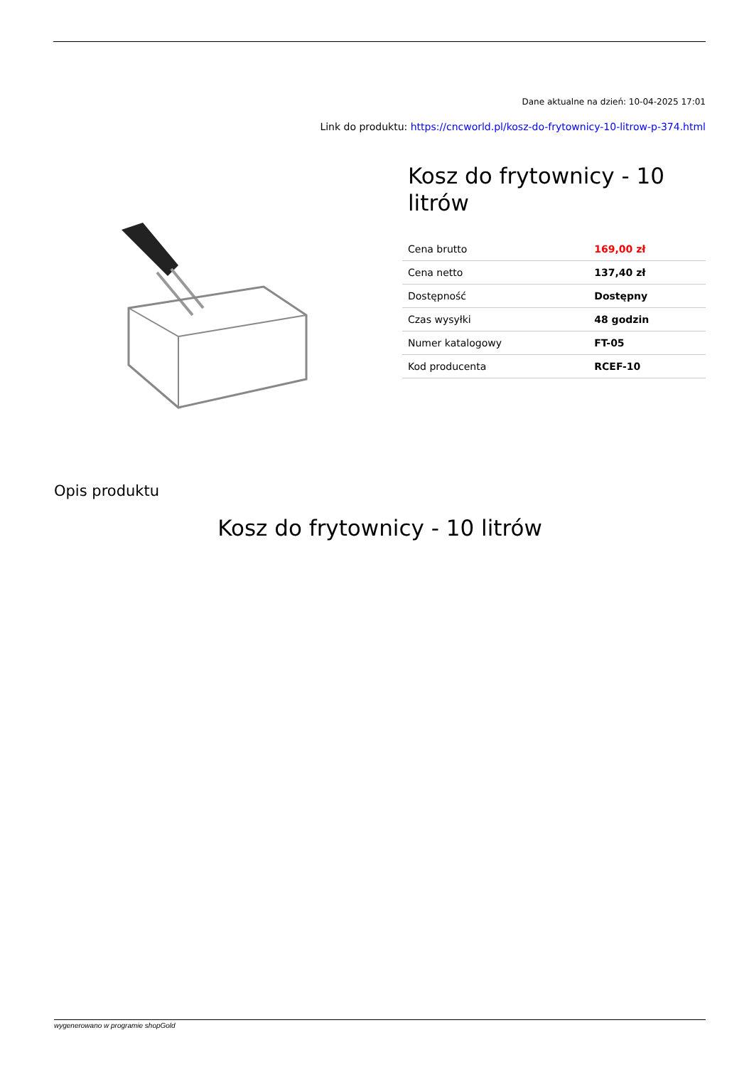Dane aktualne na dzień: 10-04-2025 17:01
Link do produktu: https://cncworld.pl/kosz-do-frytownicy-10-litrow-p-374.html
Kosz do frytownicy - 10 litrów
| Cena brutto | 169,00 zł |
| Cena netto | 137,40 zł |
| Dostępność | Dostępny |
| Czas wysyłki | 48 godzin |
| Numer katalogowy | FT-05 |
| Kod producenta | RCEF-10 |
Opis produktu
Kosz do frytownicy - 10 litrów
wygenerowano w programie shopGold